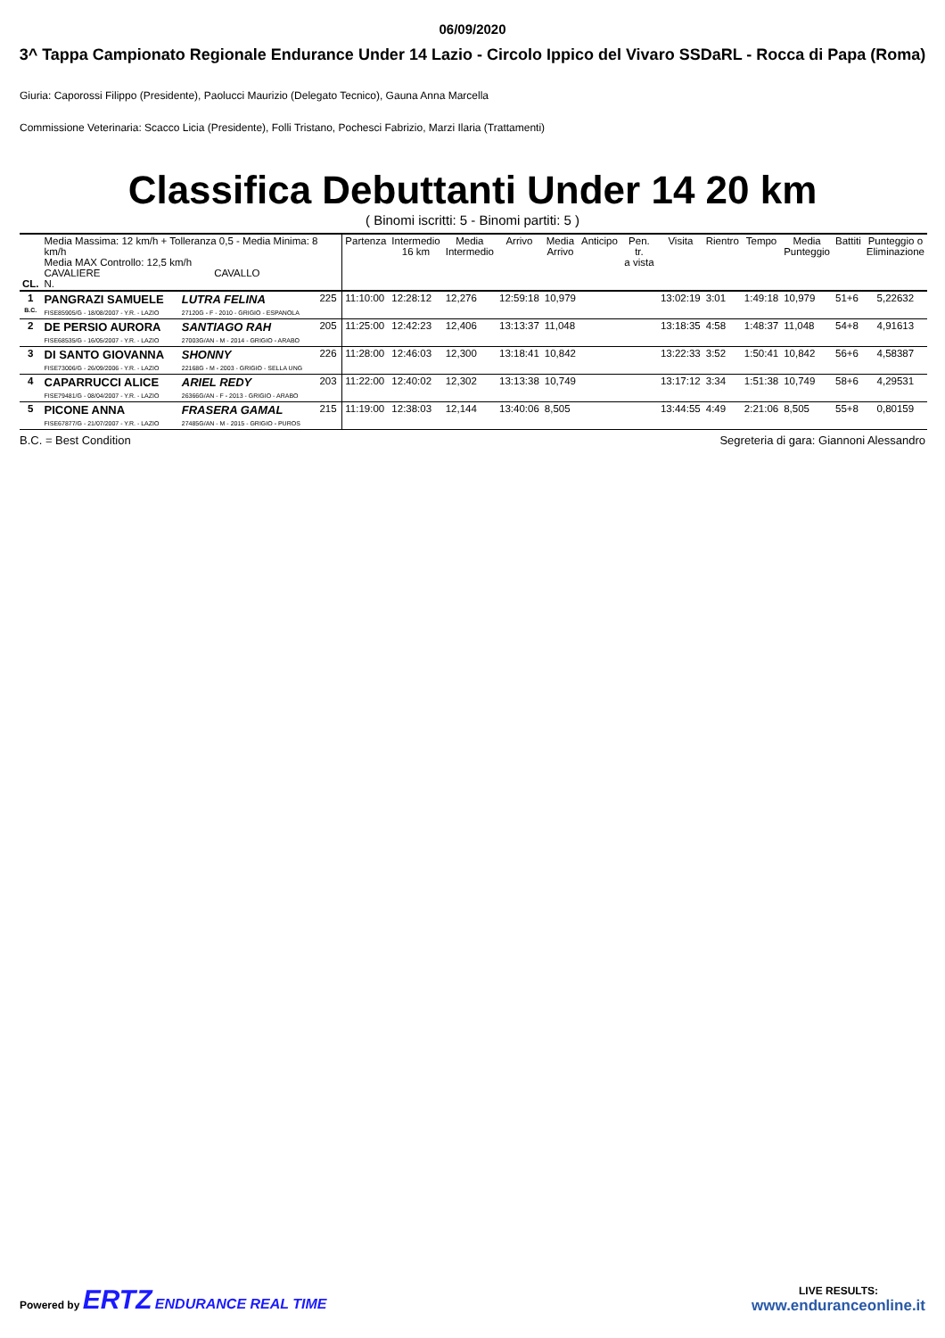06/09/2020
3^ Tappa Campionato Regionale Endurance Under 14 Lazio - Circolo Ippico del Vivaro SSDaRL - Rocca di Papa (Roma)
Giuria: Caporossi Filippo (Presidente), Paolucci Maurizio (Delegato Tecnico), Gauna Anna Marcella
Commissione Veterinaria: Scacco Licia (Presidente), Folli Tristano, Pochesci Fabrizio, Marzi Ilaria (Trattamenti)
Classifica Debuttanti Under 14 20 km
( Binomi iscritti: 5 - Binomi partiti: 5 )
| CL. | Media Massima: 12 km/h + Tolleranza 0,5 - Media Minima: 8 km/h Media MAX Controllo: 12,5 km/h CAVALIERE CAVALLO N. | | | Partenza | Intermedio 16 km | Media Intermedio | Arrivo | Media Arrivo | Anticipo | Pen. tr. a vista | Visita | Rientro | Tempo | Media Punteggio | Battiti | Punteggio o Eliminazione |
| --- | --- | --- | --- | --- | --- | --- | --- | --- | --- | --- | --- | --- | --- | --- | --- | --- |
| 1 B.C. | PANGRAZI SAMUELE FISE85905/G - 18/08/2007 - Y.R. - LAZIO | LUTRA FELINA 27120G - F - 2010 - GRIGIO - ESPANOLA | 225 | 11:10:00 | 12:28:12 | 12,276 | 12:59:18 | 10,979 | | | 13:02:19 | 3:01 | 1:49:18 | 10,979 | 51+6 | 5,22632 |
| 2 | DE PERSIO AURORA FISE68535/G - 16/05/2007 - Y.R. - LAZIO | SANTIAGO RAH 27003G/AN - M - 2014 - GRIGIO - ARABO | 205 | 11:25:00 | 12:42:23 | 12,406 | 13:13:37 | 11,048 | | | 13:18:35 | 4:58 | 1:48:37 | 11,048 | 54+8 | 4,91613 |
| 3 | DI SANTO GIOVANNA FISE73006/G - 26/09/2006 - Y.R. - LAZIO | SHONNY 22168G - M - 2003 - GRIGIO - SELLA UNG | 226 | 11:28:00 | 12:46:03 | 12,300 | 13:18:41 | 10,842 | | | 13:22:33 | 3:52 | 1:50:41 | 10,842 | 56+6 | 4,58387 |
| 4 | CAPARRUCCI ALICE FISE79481/G - 08/04/2007 - Y.R. - LAZIO | ARIEL REDY 26366G/AN - F - 2013 - GRIGIO - ARABO | 203 | 11:22:00 | 12:40:02 | 12,302 | 13:13:38 | 10,749 | | | 13:17:12 | 3:34 | 1:51:38 | 10,749 | 58+6 | 4,29531 |
| 5 | PICONE ANNA FISE67877/G - 21/07/2007 - Y.R. - LAZIO | FRASERA GAMAL 27485G/AN - M - 2015 - GRIGIO - PUROS | 215 | 11:19:00 | 12:38:03 | 12,144 | 13:40:06 | 8,505 | | | 13:44:55 | 4:49 | 2:21:06 | 8,505 | 55+8 | 0,80159 |
B.C. = Best Condition Segreteria di gara: Giannoni Alessandro
Powered by ERTZ ENDURANCE REAL TIME
LIVE RESULTS:
www.enduranceonline.it